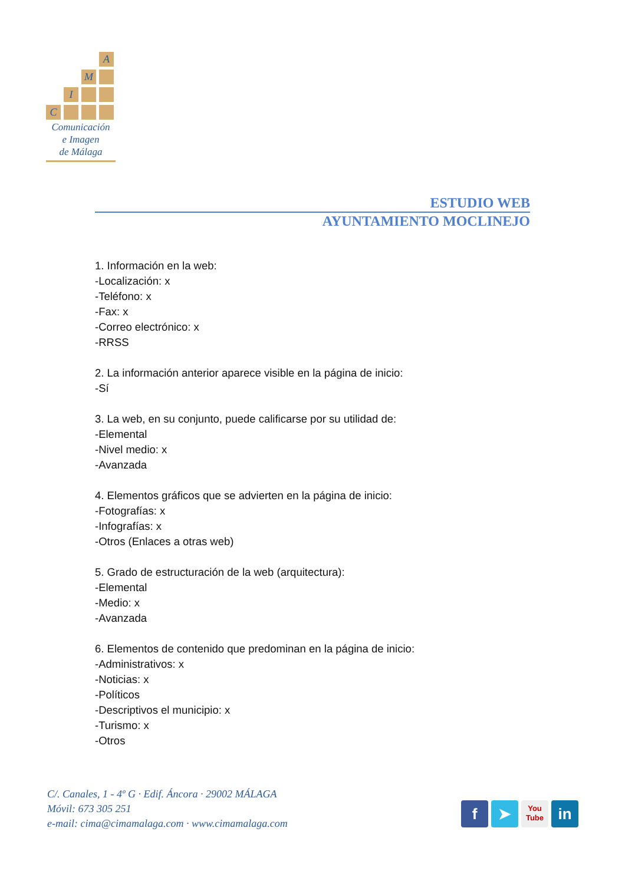A
M
I
C
Comunicación
e Imagen
de Málaga
ESTUDIO WEB
AYUNTAMIENTO MOCLINEJO
1. Información en la web:
-Localización: x
-Teléfono: x
-Fax: x
-Correo electrónico: x
-RRSS
2. La información anterior aparece visible en la página de inicio:
-Sí
3. La web, en su conjunto, puede calificarse por su utilidad de:
-Elemental
-Nivel medio: x
-Avanzada
4. Elementos gráficos que se advierten en la página de inicio:
-Fotografías: x
-Infografías: x
-Otros (Enlaces a otras web)
5. Grado de estructuración de la web (arquitectura):
-Elemental
-Medio: x
-Avanzada
6. Elementos de contenido que predominan en la página de inicio:
-Administrativos: x
-Noticias: x
-Políticos
-Descriptivos el municipio: x
-Turismo: x
-Otros
C/. Canales, 1 - 4º G · Edif. Áncora · 29002 MÁLAGA
Móvil: 673 305 251
e-mail: cima@cimamalaga.com · www.cimamalaga.com
f ➤
You
Tube
in